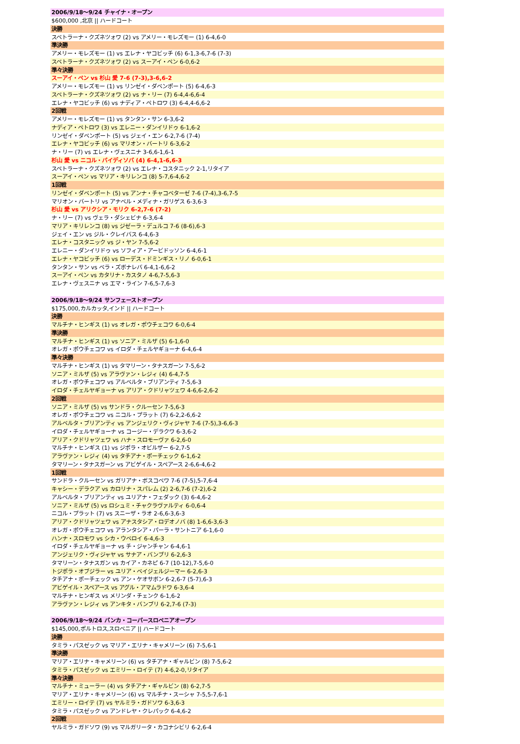| 2006/9/18～9/24 チャイナ・オープン |
| $600,000 ,北京 // ハードコート |
| 決勝 |
| スベトラーナ・クズネツォワ (2) vs アメリー・モレズモー (1) 6-4,6-0 |
| 準決勝 |
| アメリー・モレズモー (1) vs エレナ・ヤコビッチ (6) 6-1,3-6,7-6 (7-3) |
| スベトラーナ・クズネツォワ (2) vs スーアイ・ペン 6-0,6-2 |
| 準々決勝 |
| スーアイ・ペン vs 杉山 愛 7-6 (7-3),3-6,6-2 |
| アメリー・モレズモー (1) vs リンゼイ・ダベンポート (5) 6-4,6-3 |
| スベトラーナ・クズネツォワ (2) vs ナ・リー (7) 6-4,4-6,6-4 |
| エレナ・ヤコビッチ (6) vs ナディア・ペトロワ (3) 6-4,4-6,6-2 |
| 2回戦 |
| アメリー・モレズモー (1) vs タンタン・サン 6-3,6-2 |
| ナディア・ペトロワ (3) vs エレニー・ダンイリドゥ 6-1,6-2 |
| リンゼイ・ダベンポート (5) vs ジェイ・エン 6-2,7-6 (7-4) |
| エレナ・ヤコビッチ (6) vs マリオン・バートリ 6-3,6-2 |
| ナ・リー (7) vs エレナ・ヴェスニナ 3-6,6-1,6-1 |
| 杉山 愛 vs ニコル・バイディソバ (4) 6-4,1-6,6-3 |
| スベトラーナ・クズネツォワ (2) vs エレナ・コスタニック 2-1,リタイア |
| スーアイ・ペン vs マリア・キリレンコ (8) 5-7,6-4,6-2 |
| 1回戦 |
| リンゼイ・ダベンポート (5) vs アンナ・チャコベターゼ 7-6 (7-4),3-6,7-5 |
| マリオン・バートリ vs アナベル・メディナ・ガリゲス 6-3,6-3 |
| 杉山 愛 vs アリクシア・モリク 6-2,7-6 (7-2) |
| ナ・リー (7) vs ヴェラ・ダシェビナ 6-3,6-4 |
| マリア・キリレンコ (8) vs ジゼーラ・デュルコ 7-6 (8-6),6-3 |
| ジェイ・エン vs ジル・クレイバス 6-4,6-3 |
| エレナ・コスタニック vs ジ・ヤン 7-5,6-2 |
| エレニー・ダンイリドゥ vs ソフィア・アービドッソン 6-4,6-1 |
| エレナ・ヤコビッチ (6) vs ローデス・ドミンギス・リノ 6-0,6-1 |
| タンタン・サン vs ベラ・ズボナレバ 6-4,1-6,6-2 |
| スーアイ・ペン vs カタリナ・カスタノ 4-6,7-5,6-3 |
| エレナ・ヴェスニナ vs エマ・ライン 7-6,5-7,6-3 |
| 2006/9/18～9/24 サンフェーストオープン |
| $175,000,カルカッタ,インド // ハードコート |
| 決勝 |
| マルチナ・ヒンギス (1) vs オレガ・ポウチェコワ 6-0,6-4 |
| 準決勝 |
| マルチナ・ヒンギス (1) vs ソニア・ミルザ (5) 6-1,6-0 |
| オレガ・ポウチェコワ vs イロダ・チェルヤギョーナ 6-4,6-4 |
| 準々決勝 |
| マルチナ・ヒンギス (1) vs タマリーン・タナスガーン 7-5,6-2 |
| ソニア・ミルザ (5) vs アラヴァン・レジィ (4) 6-4,7-5 |
| オレガ・ポウチェコワ vs アルベルタ・ブリアンティ 7-5,6-3 |
| イロダ・チェルヤギョーナ vs アリア・クドリャツェワ 4-6,6-2,6-2 |
| 2回戦 |
| ソニア・ミルザ (5) vs サンドラ・クルーセン 7-5,6-3 |
| オレガ・ポウチェコワ vs ニコル・プラット (7) 6-2,2-6,6-2 |
| アルベルタ・ブリアンティ vs アンジェリク・ヴィジャヤ 7-6 (7-5),3-6,6-3 |
| イロダ・チェルヤギョーナ vs コージー・デラクワ 6-3,6-2 |
| アリア・クドリャツェワ vs ハナ・スロモーヴァ 6-2,6-0 |
| マルチナ・ヒンギス (1) vs ジポラ・オビルザー 6-2,7-5 |
| アラヴァン・レジィ (4) vs タチアナ・ポーチェック 6-1,6-2 |
| タマリーン・タナスガーン vs アビゲイル・スペアース 2-6,6-4,6-2 |
| 1回戦 |
| サンドラ・クルーセン vs ガリアナ・ボスコベワ 7-6 (7-5),5-7,6-4 |
| キャシー・デラクア vs カロリナ・スパレム (2) 2-6,7-6 (7-2),6-2 |
| アルベルタ・ブリアンティ vs ユリアナ・フェダック (3) 6-4,6-2 |
| ソニア・ミルザ (5) vs ロシュミ・チャクラヴァルティ 6-0,6-4 |
| ニコル・プラット (7) vs スニーザ・ラオ 2-6,6-3,6-3 |
| アリア・クドリャツェワ vs アナスタシア・ロデオノバ (8) 1-6,6-3,6-3 |
| オレガ・ポウチェコワ vs アランタシア・パーラ・サントニア 6-1,6-0 |
| ハンナ・スロモワ vs シカ・ウベロイ 6-4,6-3 |
| イロダ・チェルヤギョーナ vs チ・ジャンチャン 6-4,6-1 |
| アンジェリク・ヴィジャヤ vs サナア・バンブリ 6-2,6-3 |
| タマリーン・タナスガン vs カイア・カネピ 6-7 (10-12),7-5,6-0 |
| トジポラ・オブジラー vs ユリア・ベイジェルジーマー 6-2,6-3 |
| タチアナ・ポーチェック vs アン・ケオサボン 6-2,6-7 (5-7),6-3 |
| アビゲイル・スペアース vs アグル・アマムラドワ 6-3,6-4 |
| マルチナ・ヒンギス vs メリンダ・チェンク 6-1,6-2 |
| アラヴァン・レジィ vs アンキタ・バンブリ 6-2,7-6 (7-3) |
| 2006/9/18～9/24 バンカ・コーパースロベニアオープン |
| $145,000,ポルトロス,スロベニア // ハードコート |
| 決勝 |
| タミラ・パスゼック vs マリア・エリナ・キャメリーン (6) 7-5,6-1 |
| 準決勝 |
| マリア・エリナ・キャメリーン (6) vs タチアナ・ギャルビン (8) 7-5,6-2 |
| タミラ・パスゼック vs エミリー・ロイテ (7) 4-6,2-0,リタイア |
| 準々決勝 |
| マルチナ・ミューラー (4) vs タチアナ・ギャルビン (8) 6-2,7-5 |
| マリア・エリナ・キャメリーン (6) vs マルチナ・スーシャ 7-5,5-7,6-1 |
| エミリー・ロイテ (7) vs ヤルミラ・ガドソワ 6-3,6-3 |
| タミラ・パスゼック vs アンドレヤ・クレパック 6-4,6-2 |
| 2回戦 |
| ヤルミラ・ガドソワ (9) vs マルガリータ・カコナシビリ 6-2,6-4 |